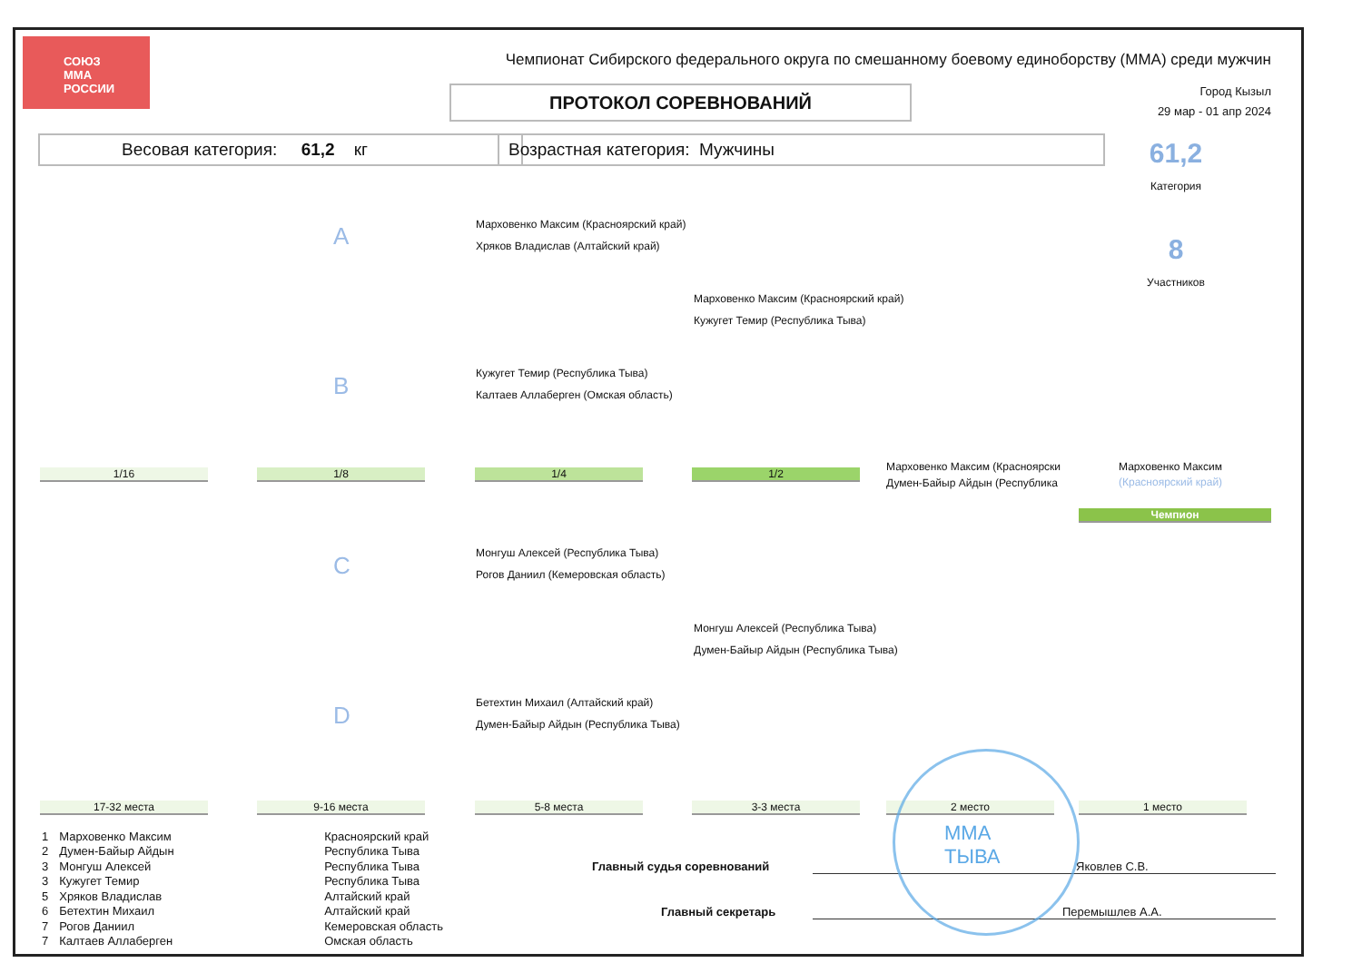СОЮЗ
ММА
РОССИИ
Чемпионат Сибирского федерального округа по смешанному боевому единоборству (ММА) среди мужчин
ПРОТОКОЛ СОРЕВНОВАНИЙ
Город Кызыл
29 мар - 01 апр 2024
Весовая категория: 61,2 кг Возрастная категория: Мужчины 61,2
Категория
8
Участников
A
B
C
D
Марховенко Максим (Красноярский край)
Хряков Владислав (Алтайский край)
Кужугет Темир (Республика Тыва)
Калтаев Аллаберген (Омская область)
Марховенко Максим (Красноярский край)
Кужугет Темир (Республика Тыва)
Марховенко Максим (Красноярски
Думен-Байыр Айдын (Республика
Марховенко Максим
(Красноярский край)
Чемпион
Монгуш Алексей (Республика Тыва)
Рогов Даниил (Кемеровская область)
Монгуш Алексей (Республика Тыва)
Думен-Байыр Айдын (Республика Тыва)
Бетехтин Михаил (Алтайский край)
Думен-Байыр Айдын (Республика Тыва)
1/16 1/8 1/4 1/2
17-32 места 9-16 места 5-8 места 3-3 места 2 место 1 место
| 1 | Марховенко Максим | Красноярский край |
| 2 | Думен-Байыр Айдын | Республика Тыва |
| 3 | Монгуш Алексей | Республика Тыва |
| 3 | Кужугет Темир | Республика Тыва |
| 5 | Хряков Владислав | Алтайский край |
| 6 | Бетехтин Михаил | Алтайский край |
| 7 | Рогов Даниил | Кемеровская область |
| 7 | Калтаев Аллаберген | Омская область |
Главный судья соревнований Яковлев С.В.
Главный секретарь Перемышлев А.А.
ММА
ТЫВА